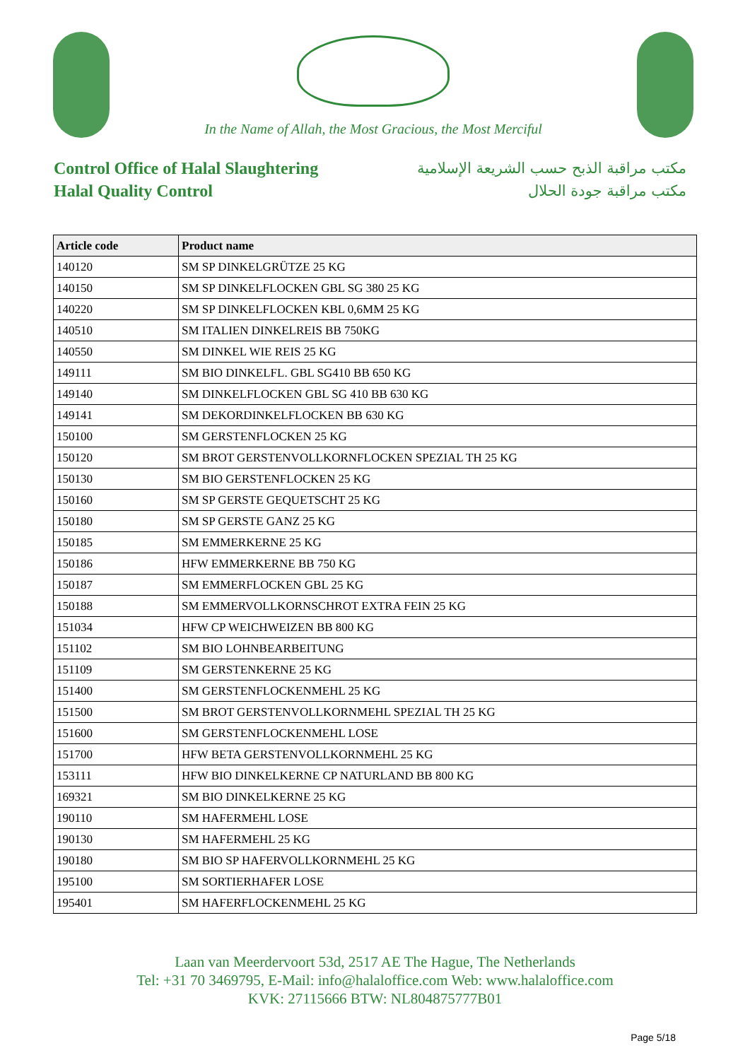In the Name of Allah, the Most Gracious, the Most Merciful
Control Office of Halal Slaughtering
Halal Quality Control
مكتب مراقبة الذبح حسب الشريعة الإسلامية
مكتب مراقبة جودة الحلال
| Article code | Product name |
| --- | --- |
| 140120 | SM SP DINKELGRÜTZE 25 KG |
| 140150 | SM SP DINKELFLOCKEN GBL SG 380 25 KG |
| 140220 | SM SP DINKELFLOCKEN KBL 0,6MM 25 KG |
| 140510 | SM ITALIEN DINKELREIS BB 750KG |
| 140550 | SM DINKEL WIE REIS 25 KG |
| 149111 | SM BIO DINKELFL. GBL SG410 BB 650 KG |
| 149140 | SM DINKELFLOCKEN GBL SG 410 BB 630 KG |
| 149141 | SM DEKORDINKELFLOCKEN BB 630 KG |
| 150100 | SM GERSTENFLOCKEN 25 KG |
| 150120 | SM BROT GERSTENVOLLKORNFLOCKEN SPEZIAL TH 25 KG |
| 150130 | SM BIO GERSTENFLOCKEN 25 KG |
| 150160 | SM SP GERSTE GEQUETSCHT 25 KG |
| 150180 | SM SP GERSTE GANZ 25 KG |
| 150185 | SM EMMERKERNE 25 KG |
| 150186 | HFW EMMERKERNE BB 750 KG |
| 150187 | SM EMMERFLOCKEN GBL 25 KG |
| 150188 | SM EMMERVOLLKORNSCHROT EXTRA FEIN 25 KG |
| 151034 | HFW CP WEICHWEIZEN BB 800 KG |
| 151102 | SM BIO LOHNBEARBEITUNG |
| 151109 | SM GERSTENKERNE 25 KG |
| 151400 | SM GERSTENFLOCKENMEHL 25 KG |
| 151500 | SM BROT GERSTENVOLLKORNMEHL SPEZIAL TH 25 KG |
| 151600 | SM GERSTENFLOCKENMEHL LOSE |
| 151700 | HFW BETA GERSTENVOLLKORNMEHL 25 KG |
| 153111 | HFW BIO DINKELKERNE CP NATURLAND BB 800 KG |
| 169321 | SM BIO DINKELKERNE 25 KG |
| 190110 | SM HAFERMEHL LOSE |
| 190130 | SM HAFERMEHL 25 KG |
| 190180 | SM BIO SP HAFERVOLLKORNMEHL 25 KG |
| 195100 | SM SORTIERHAFER LOSE |
| 195401 | SM HAFERFLOCKENMEHL 25 KG |
Laan van Meerdervoort 53d, 2517 AE The Hague, The Netherlands
Tel: +31 70 3469795, E-Mail: info@halaloffice.com Web: www.halaloffice.com
KVK: 27115666 BTW: NL804875777B01
Page 5/18